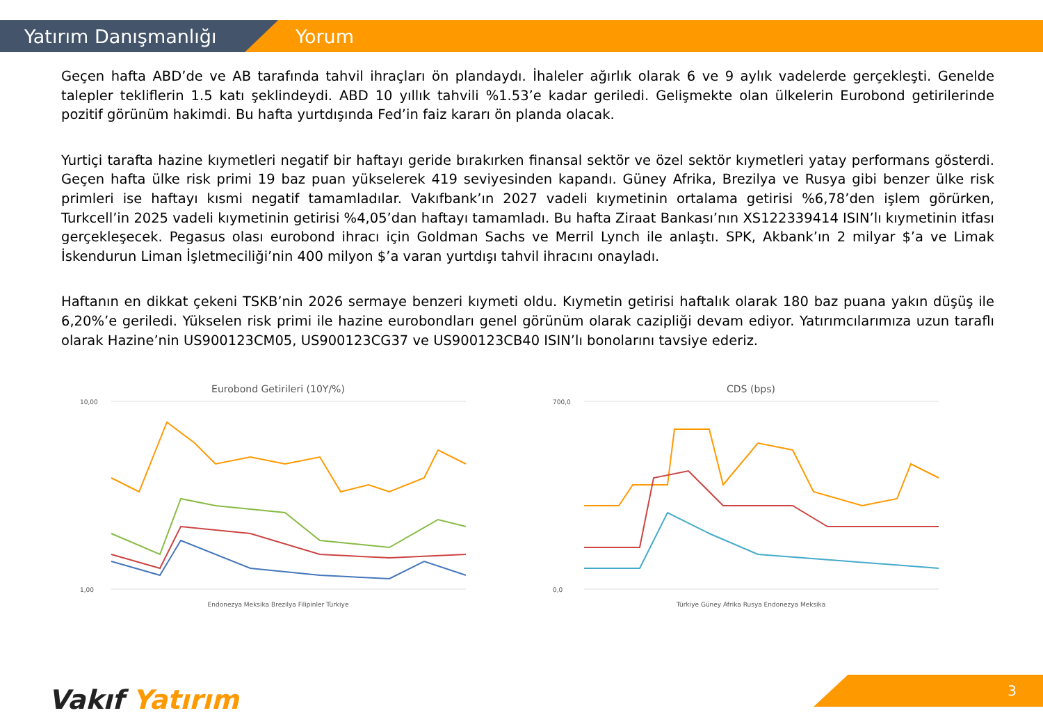Yatırım Danışmanlığı Yorum
Geçen hafta ABD’de ve AB tarafında tahvil ihraçları ön plandaydı. İhaleler ağırlık olarak 6 ve 9 aylık vadelerde gerçekleşti. Genelde talepler tekliflerin 1.5 katı şeklindeydi. ABD 10 yıllık tahvili %1.53’e kadar geriledi. Gelişmekte olan ülkelerin Eurobond getirilerinde pozitif görünüm hakimdi. Bu hafta yurtdışında Fed’in faiz kararı ön planda olacak.
Yurtiçi tarafta hazine kıymetleri negatif bir haftayı geride bırakırken finansal sektör ve özel sektör kıymetleri yatay performans gösterdi. Geçen hafta ülke risk primi 19 baz puan yükselerek 419 seviyesinden kapandı. Güney Afrika, Brezilya ve Rusya gibi benzer ülke risk primleri ise haftayı kısmi negatif tamamladılar. Vakıfbank’ın 2027 vadeli kıymetinin ortalama getirisi %6,78’den işlem görürken, Turkcell’in 2025 vadeli kıymetinin getirisi %4,05’dan haftayı tamamladı. Bu hafta Ziraat Bankası’nın XS122339414 ISIN’lı kıymetinin itfası gerçekleşecek. Pegasus olası eurobond ihracı için Goldman Sachs ve Merril Lynch ile anlaştı. SPK, Akbank’ın 2 milyar $’a ve Limak İskendurun Liman İşletmeciliği’nin 400 milyon $’a varan yurtdışı tahvil ihracını onayladı.
Haftanın en dikkat çekeni TSKB’nin 2026 sermaye benzeri kıymeti oldu. Kıymetin getirisi haftalık olarak 180 baz puana yakın düşüş ile 6,20%’e geriledi. Yükselen risk primi ile hazine eurobondları genel görünüm olarak cazipliği devam ediyor. Yatırımcılarımıza uzun taraflı olarak Hazine’nin US900123CM05, US900123CG37 ve US900123CB40 ISIN’lı bonolarını tavsiye ederiz.
Eurobond Getirileri (10Y/%)
10,00
1,00
Endonezya Meksika Brezilya Filipinler Türkiye
CDS (bps)
700,0
0,0
Türkiye Güney Afrika Rusya Endonezya Meksika
Vakıf Yatırım 3